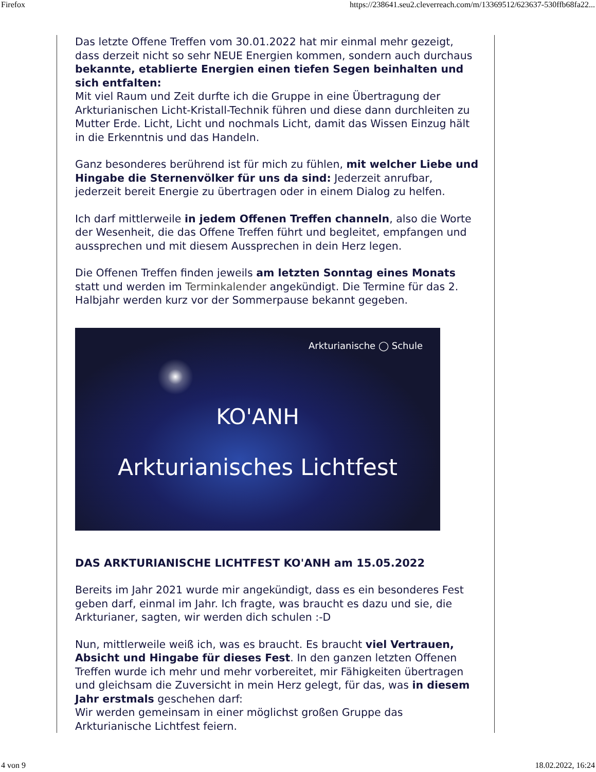Firefox https://238641.seu2.cleverreach.com/m/13369512/623637-530ffb68fa22...
Das letzte Offene Treffen vom 30.01.2022 hat mir einmal mehr gezeigt, dass derzeit nicht so sehr NEUE Energien kommen, sondern auch durchaus bekannte, etablierte Energien einen tiefen Segen beinhalten und sich entfalten:
Mit viel Raum und Zeit durfte ich die Gruppe in eine Übertragung der Arkturianischen Licht-Kristall-Technik führen und diese dann durchleiten zu Mutter Erde. Licht, Licht und nochmals Licht, damit das Wissen Einzug hält in die Erkenntnis und das Handeln.
Ganz besonderes berührend ist für mich zu fühlen, mit welcher Liebe und Hingabe die Sternenvölker für uns da sind: Jederzeit anrufbar, jederzeit bereit Energie zu übertragen oder in einem Dialog zu helfen.
Ich darf mittlerweile in jedem Offenen Treffen channeln, also die Worte der Wesenheit, die das Offene Treffen führt und begleitet, empfangen und aussprechen und mit diesem Aussprechen in dein Herz legen.
Die Offenen Treffen finden jeweils am letzten Sonntag eines Monats statt und werden im Terminkalender angekündigt. Die Termine für das 2. Halbjahr werden kurz vor der Sommerpause bekannt gegeben.
Arkturianische ◯ Schule
KO'ANH
Arkturianisches Lichtfest
DAS ARKTURIANISCHE LICHTFEST KO'ANH am 15.05.2022
Bereits im Jahr 2021 wurde mir angekündigt, dass es ein besonderes Fest geben darf, einmal im Jahr. Ich fragte, was braucht es dazu und sie, die Arkturianer, sagten, wir werden dich schulen :-D
Nun, mittlerweile weiß ich, was es braucht. Es braucht viel Vertrauen, Absicht und Hingabe für dieses Fest. In den ganzen letzten Offenen Treffen wurde ich mehr und mehr vorbereitet, mir Fähigkeiten übertragen und gleichsam die Zuversicht in mein Herz gelegt, für das, was in diesem Jahr erstmals geschehen darf:
Wir werden gemeinsam in einer möglichst großen Gruppe das Arkturianische Lichtfest feiern.
4 von 9 18.02.2022, 16:24